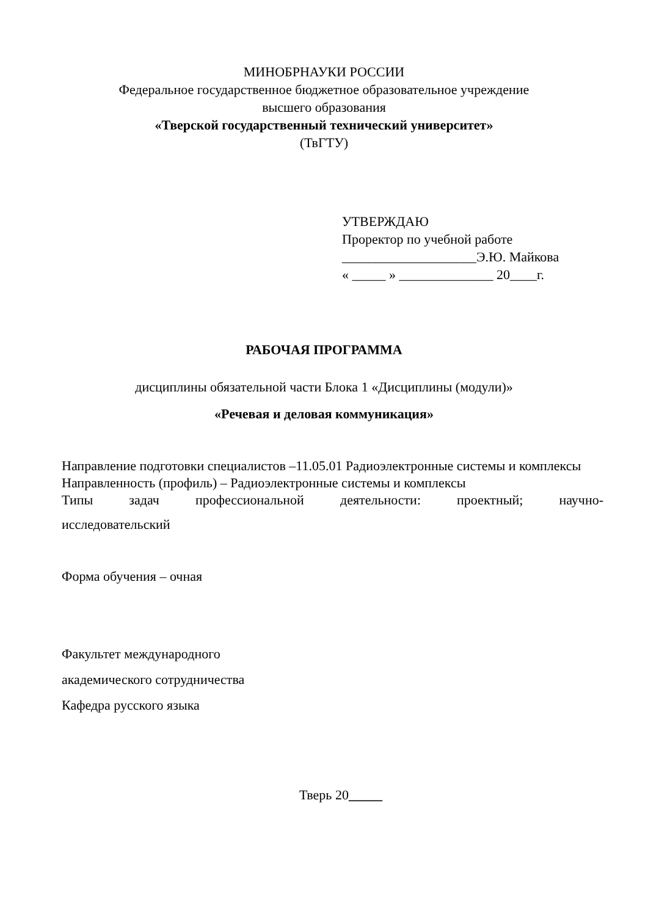МИНОБРНАУКИ РОССИИ
Федеральное государственное бюджетное образовательное учреждение
высшего образования
«Тверской государственный технический университет»
(ТвГТУ)
УТВЕРЖДАЮ
Проректор по учебной работе
____________________Э.Ю. Майкова
« _____ » ______________ 20____г.
РАБОЧАЯ ПРОГРАММА
дисциплины обязательной части Блока 1 «Дисциплины (модули)»
«Речевая и деловая коммуникация»
Направление подготовки специалистов –11.05.01 Радиоэлектронные системы и комплексы
Направленность (профиль) – Радиоэлектронные системы и комплексы
Типы задач профессиональной деятельности: проектный; научно-
исследовательский
Форма обучения – очная
Факультет международного
академического сотрудничества
Кафедра русского языка
Тверь 20_____